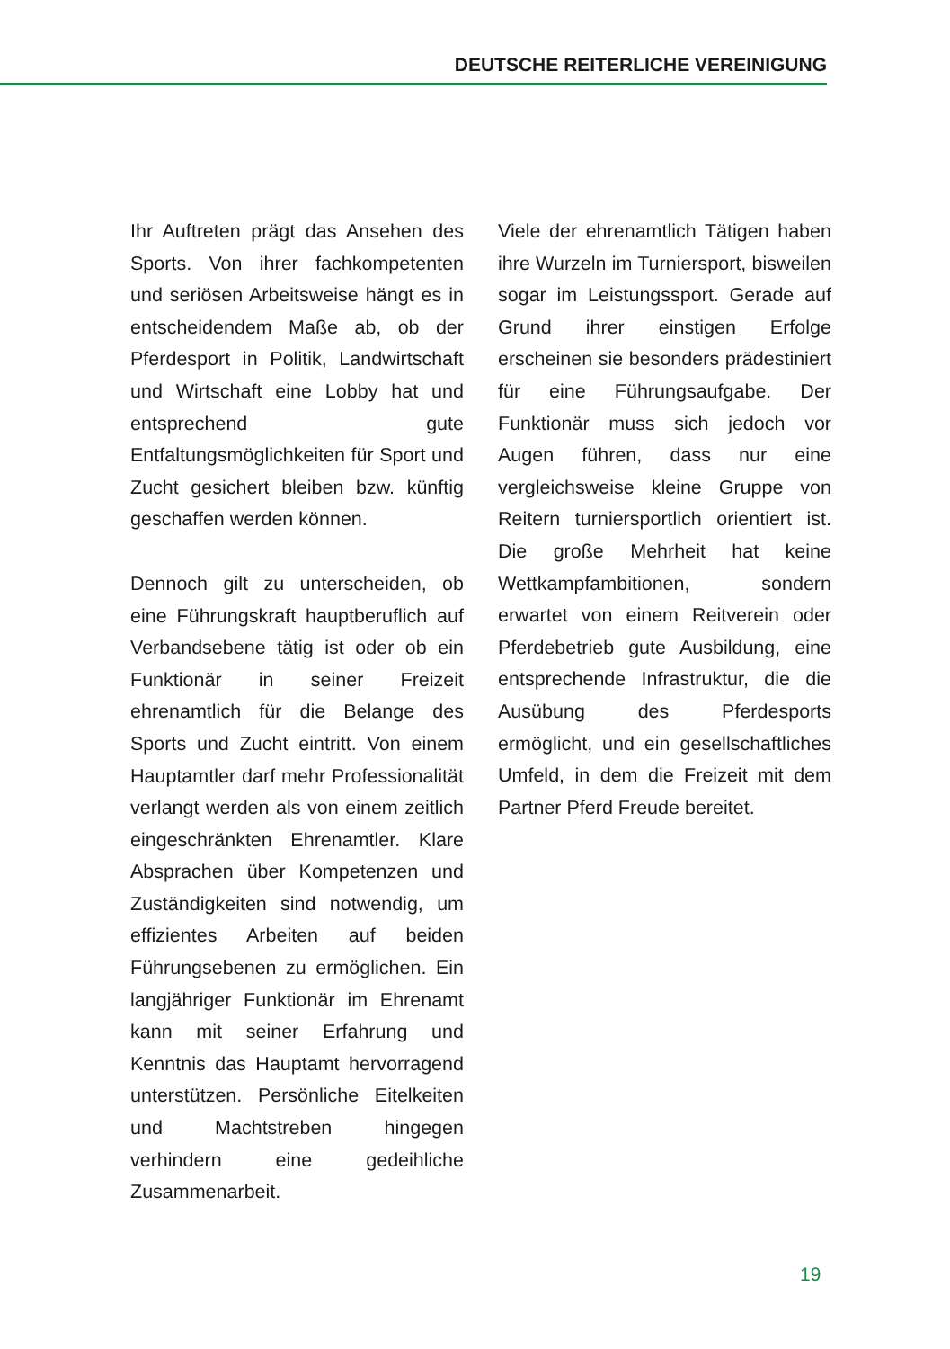DEUTSCHE REITERLICHE VEREINIGUNG
Ihr Auftreten prägt das Ansehen des Sports. Von ihrer fachkompe­tenten und seriösen Arbeitsweise hängt es in entscheidendem Maße ab, ob der Pferdesport in Politik, Landwirtschaft und Wirtschaft eine Lobby hat und entsprechend gute Entfaltungsmöglichkeiten für Sport und Zucht gesichert bleiben bzw. künftig geschaffen werden können.
Dennoch gilt zu unterscheiden, ob eine Führungskraft hauptberuflich auf Verbandsebene tätig ist oder ob ein Funktionär in seiner Frei­zeit ehrenamtlich für die Belange des Sports und Zucht eintritt. Von einem Hauptamtler darf mehr Pro­fessionalität verlangt werden als von einem zeitlich eingeschränkten Ehrenamtler. Klare Absprachen über Kompetenzen und Zuständigkei­ten sind notwendig, um effizientes Arbeiten auf beiden Führungsebe­nen zu ermöglichen. Ein langjäh­riger Funktionär im Ehrenamt kann mit seiner Erfahrung und Kenntnis das Hauptamt hervorragend unter­stützen. Persönliche Eitelkeiten und Machtstreben hingegen verhindern eine gedeihliche Zusammenarbeit.
Viele der ehrenamtlich Tätigen haben ihre Wurzeln im Turnier­sport, bisweilen sogar im Leis­tungssport. Gerade auf Grund ihrer einstigen Erfolge erscheinen sie besonders prädestiniert für eine Führungsaufgabe. Der Funktionär muss sich jedoch vor Augen füh­ren, dass nur eine vergleichsweise kleine Gruppe von Reitern turnier­sportlich orientiert ist. Die große Mehrheit hat keine Wettkampfambi­tionen, sondern erwartet von einem Reitverein oder Pferdebetrieb gute Ausbildung, eine entsprechende Infrastruktur, die die Ausübung des Pferdesports ermöglicht, und ein gesellschaftliches Umfeld, in dem die Freizeit mit dem Partner Pferd Freude bereitet.
19